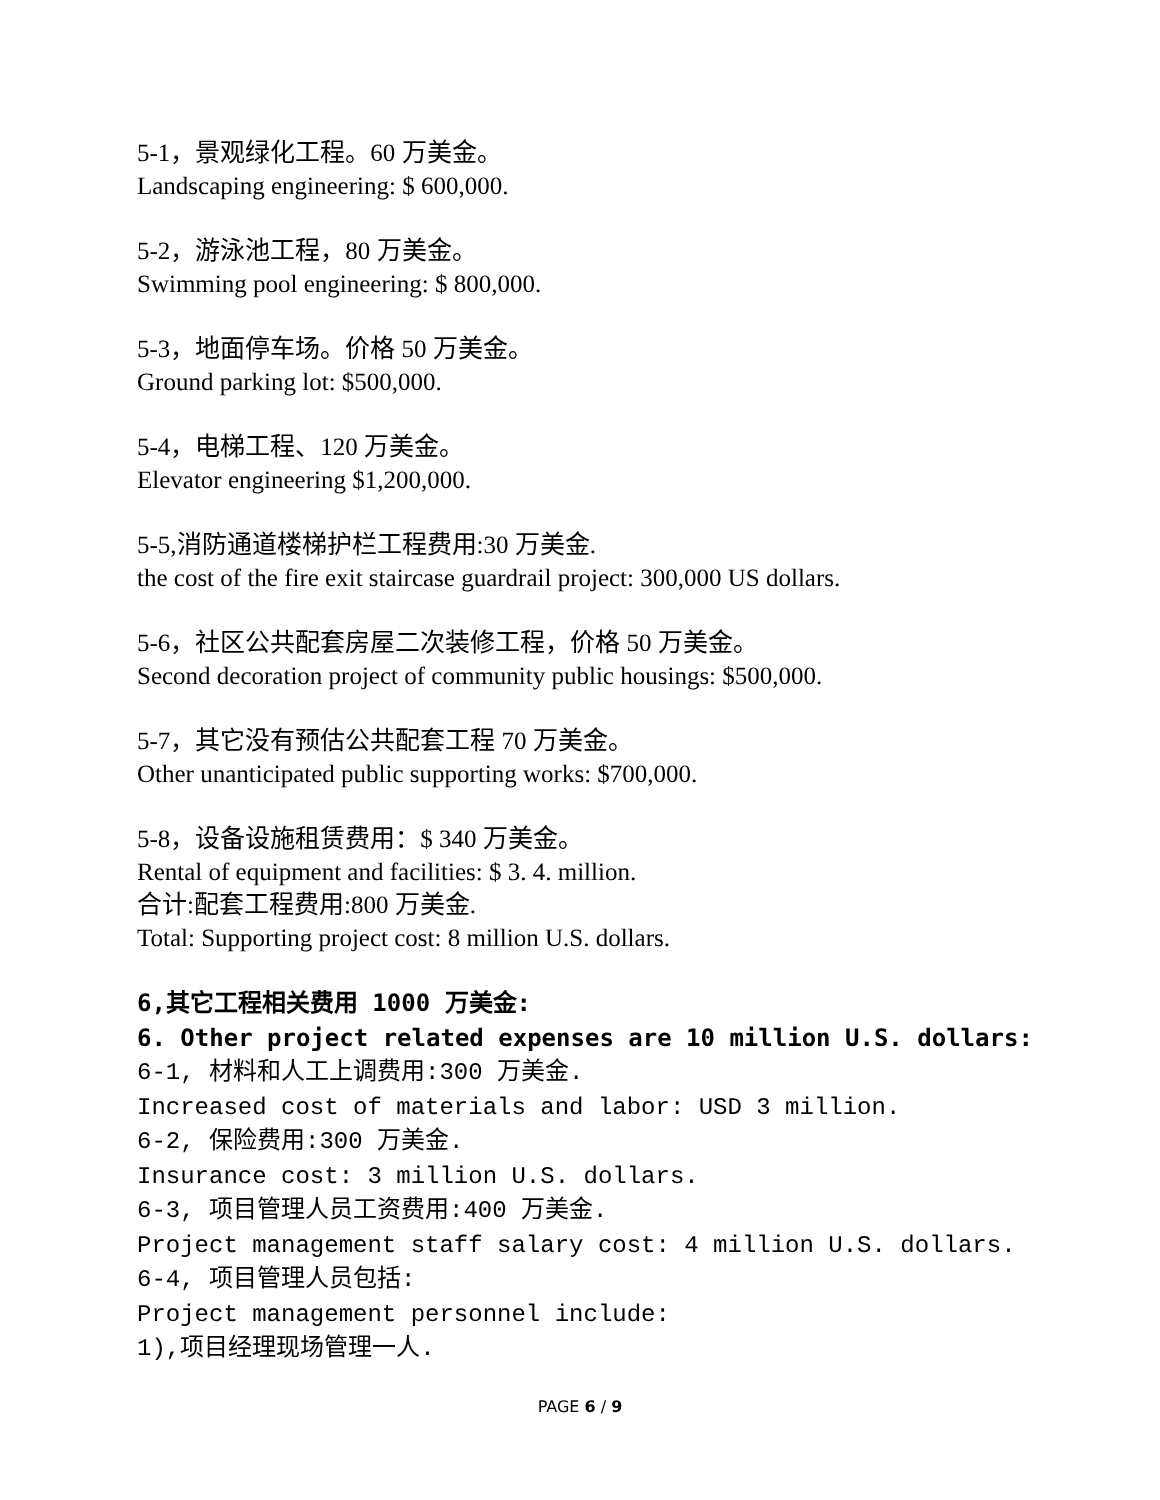5-1，景观绿化工程。60 万美金。
Landscaping engineering: $ 600,000.
5-2，游泳池工程，80 万美金。
Swimming pool engineering: $ 800,000.
5-3，地面停车场。价格 50 万美金。
Ground parking lot: $500,000.
5-4，电梯工程、120 万美金。
Elevator engineering $1,200,000.
5-5,消防通道楼梯护栏工程费用:30 万美金.
the cost of the fire exit staircase guardrail project: 300,000 US dollars.
5-6，社区公共配套房屋二次装修工程，价格 50 万美金。
Second decoration project of community public housings: $500,000.
5-7，其它没有预估公共配套工程 70 万美金。
Other unanticipated public supporting works: $700,000.
5-8，设备设施租赁费用：$ 340 万美金。
Rental of equipment and facilities: $ 3. 4. million.
合计:配套工程费用:800 万美金.
Total: Supporting project cost: 8 million U.S. dollars.
6,其它工程相关费用 1000 万美金:
6. Other project related expenses are 10 million U.S. dollars:
6-1, 材料和人工上调费用:300 万美金.
Increased cost of materials and labor: USD 3 million.
6-2, 保险费用:300 万美金.
Insurance cost: 3 million U.S. dollars.
6-3, 项目管理人员工资费用:400 万美金.
Project management staff salary cost: 4 million U.S. dollars.
6-4, 项目管理人员包括:
Project management personnel include:
1),项目经理现场管理一人.
PAGE 6 / 9